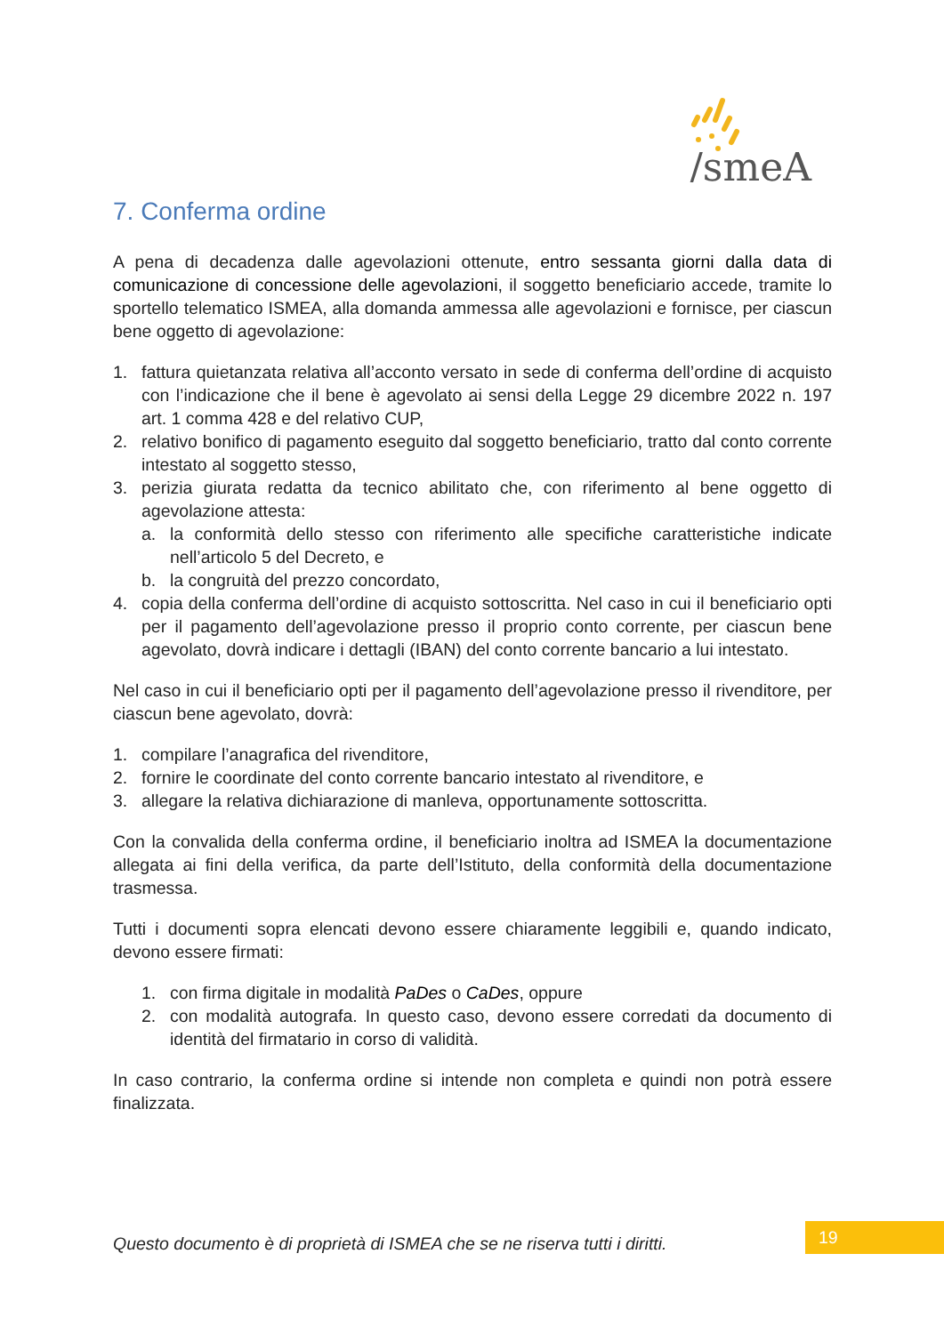/smeA
7. Conferma ordine
A pena di decadenza dalle agevolazioni ottenute, entro sessanta giorni dalla data di comunicazione di concessione delle agevolazioni, il soggetto beneficiario accede, tramite lo sportello telematico ISMEA, alla domanda ammessa alle agevolazioni e fornisce, per ciascun bene oggetto di agevolazione:
1. fattura quietanzata relativa all’acconto versato in sede di conferma dell’ordine di acquisto con l’indicazione che il bene è agevolato ai sensi della Legge 29 dicembre 2022 n. 197 art. 1 comma 428 e del relativo CUP,
2. relativo bonifico di pagamento eseguito dal soggetto beneficiario, tratto dal conto corrente intestato al soggetto stesso,
3. perizia giurata redatta da tecnico abilitato che, con riferimento al bene oggetto di agevolazione attesta:
a. la conformità dello stesso con riferimento alle specifiche caratteristiche indicate nell’articolo 5 del Decreto, e
b. la congruità del prezzo concordato,
4. copia della conferma dell’ordine di acquisto sottoscritta. Nel caso in cui il beneficiario opti per il pagamento dell’agevolazione presso il proprio conto corrente, per ciascun bene agevolato, dovrà indicare i dettagli (IBAN) del conto corrente bancario a lui intestato.
Nel caso in cui il beneficiario opti per il pagamento dell’agevolazione presso il rivenditore, per ciascun bene agevolato, dovrà:
1. compilare l’anagrafica del rivenditore,
2. fornire le coordinate del conto corrente bancario intestato al rivenditore, e
3. allegare la relativa dichiarazione di manleva, opportunamente sottoscritta.
Con la convalida della conferma ordine, il beneficiario inoltra ad ISMEA la documentazione allegata ai fini della verifica, da parte dell’Istituto, della conformità della documentazione trasmessa.
Tutti i documenti sopra elencati devono essere chiaramente leggibili e, quando indicato, devono essere firmati:
1. con firma digitale in modalità PaDes o CaDes, oppure
2. con modalità autografa. In questo caso, devono essere corredati da documento di identità del firmatario in corso di validità.
In caso contrario, la conferma ordine si intende non completa e quindi non potrà essere finalizzata.
Questo documento è di proprietà di ISMEA che se ne riserva tutti i diritti.
19